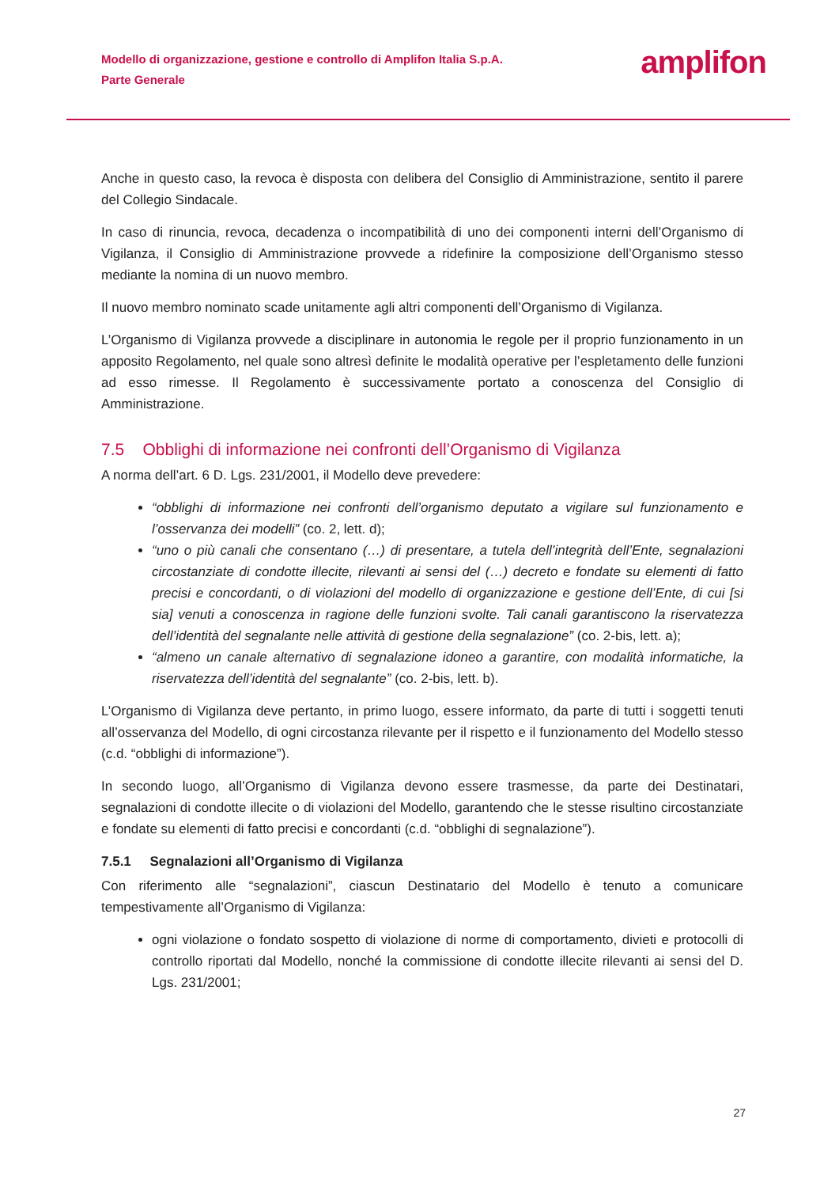Modello di organizzazione, gestione e controllo di Amplifon Italia S.p.A.
Parte Generale
amplifon
Anche in questo caso, la revoca è disposta con delibera del Consiglio di Amministrazione, sentito il parere del Collegio Sindacale.
In caso di rinuncia, revoca, decadenza o incompatibilità di uno dei componenti interni dell’Organismo di Vigilanza, il Consiglio di Amministrazione provvede a ridefinire la composizione dell’Organismo stesso mediante la nomina di un nuovo membro.
Il nuovo membro nominato scade unitamente agli altri componenti dell’Organismo di Vigilanza.
L’Organismo di Vigilanza provvede a disciplinare in autonomia le regole per il proprio funzionamento in un apposito Regolamento, nel quale sono altresì definite le modalità operative per l’espletamento delle funzioni ad esso rimesse. Il Regolamento è successivamente portato a conoscenza del Consiglio di Amministrazione.
7.5 Obblighi di informazione nei confronti dell’Organismo di Vigilanza
A norma dell’art. 6 D. Lgs. 231/2001, il Modello deve prevedere:
“obblighi di informazione nei confronti dell’organismo deputato a vigilare sul funzionamento e l’osservanza dei modelli” (co. 2, lett. d);
“uno o più canali che consentano (…) di presentare, a tutela dell’integrità dell’Ente, segnalazioni circostanziate di condotte illecite, rilevanti ai sensi del (…) decreto e fondate su elementi di fatto precisi e concordanti, o di violazioni del modello di organizzazione e gestione dell’Ente, di cui [si sia] venuti a conoscenza in ragione delle funzioni svolte. Tali canali garantiscono la riservatezza dell’identità del segnalante nelle attività di gestione della segnalazione” (co. 2-bis, lett. a);
“almeno un canale alternativo di segnalazione idoneo a garantire, con modalità informatiche, la riservatezza dell’identità del segnalante” (co. 2-bis, lett. b).
L’Organismo di Vigilanza deve pertanto, in primo luogo, essere informato, da parte di tutti i soggetti tenuti all’osservanza del Modello, di ogni circostanza rilevante per il rispetto e il funzionamento del Modello stesso (c.d. “obblighi di informazione”).
In secondo luogo, all’Organismo di Vigilanza devono essere trasmesse, da parte dei Destinatari, segnalazioni di condotte illecite o di violazioni del Modello, garantendo che le stesse risultino circostanziate e fondate su elementi di fatto precisi e concordanti (c.d. “obblighi di segnalazione”).
7.5.1 Segnalazioni all’Organismo di Vigilanza
Con riferimento alle “segnalazioni”, ciascun Destinatario del Modello è tenuto a comunicare tempestivamente all’Organismo di Vigilanza:
ogni violazione o fondato sospetto di violazione di norme di comportamento, divieti e protocolli di controllo riportati dal Modello, nonché la commissione di condotte illecite rilevanti ai sensi del D. Lgs. 231/2001;
27